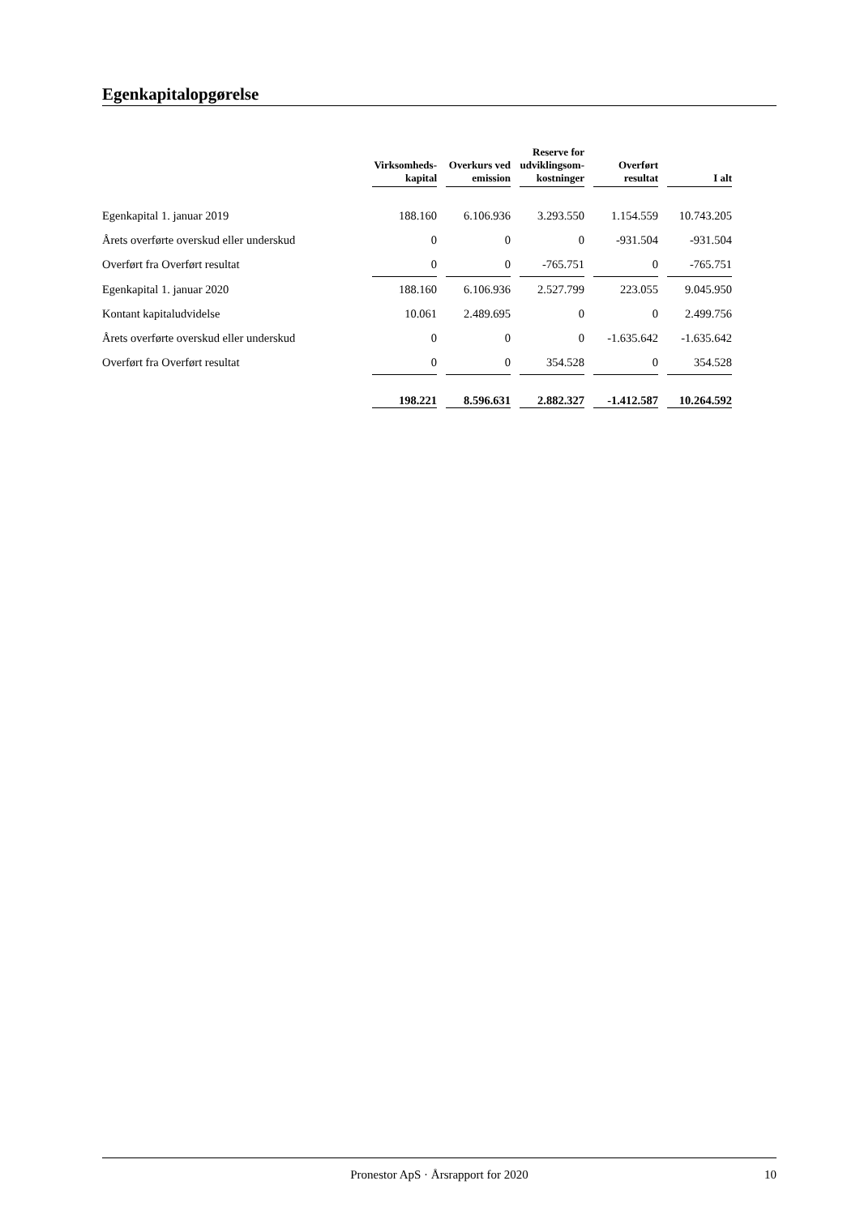Egenkapitalopgørelse
| | Virksomheds- kapital | Overkurs ved emission | Reserve for udviklingsom- kostninger | Overført resultat | I alt |
| --- | --- | --- | --- | --- | --- |
| Egenkapital 1. januar 2019 | 188.160 | 6.106.936 | 3.293.550 | 1.154.559 | 10.743.205 |
| Årets overførte overskud eller underskud | 0 | 0 | 0 | -931.504 | -931.504 |
| Overført fra Overført resultat | 0 | 0 | -765.751 | 0 | -765.751 |
| Egenkapital 1. januar 2020 | 188.160 | 6.106.936 | 2.527.799 | 223.055 | 9.045.950 |
| Kontant kapitaludvidelse | 10.061 | 2.489.695 | 0 | 0 | 2.499.756 |
| Årets overførte overskud eller underskud | 0 | 0 | 0 | -1.635.642 | -1.635.642 |
| Overført fra Overført resultat | 0 | 0 | 354.528 | 0 | 354.528 |
| | 198.221 | 8.596.631 | 2.882.327 | -1.412.587 | 10.264.592 |
Pronestor ApS · Årsrapport for 2020 10